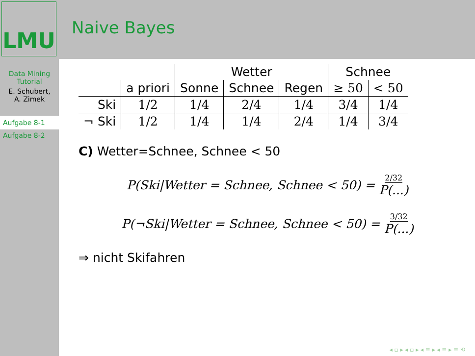LMU
Naive Bayes
Data Mining
Tutorial
E. Schubert,
A. Zimek
Aufgabe 8-1
Aufgabe 8-2
| | | Wetter | | | Schnee | |
| --- | --- | --- | --- | --- | --- | --- |
| | a priori | Sonne | Schnee | Regen | ≥ 50 | < 50 |
| Ski | 1/2 | 1/4 | 2/4 | 1/4 | 3/4 | 1/4 |
| ¬ Ski | 1/2 | 1/4 | 1/4 | 2/4 | 1/4 | 3/4 |
C) Wetter=Schnee, Schnee < 50
P(Ski|Wetter = Schnee, Schnee < 50) = 2/32 P(...)
P(¬Ski|Wetter = Schnee, Schnee < 50) = 3/32 P(...)
⇒ nicht Skifahren
◂ ▫ ▸ ◂ ▫ ▸ ◂ ≡ ▸ ◂ ≡ ▸ ≡ ⟲